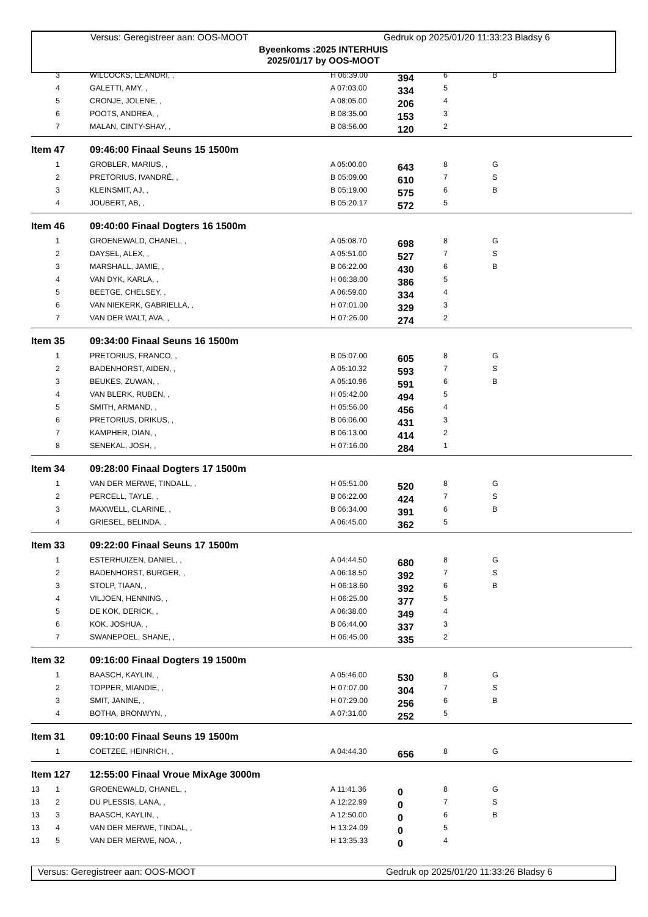Versus: Geregistreer aan: OOS-MOOT Gedruk op 2025/01/20 11:33:23 Bladsy 6
Byeenkoms :2025 INTERHUIS
2025/01/17 by OOS-MOOT
| | 3 | WILCOCKS, LEANDRI, , | H 06:39.00 | 394 | 6 | B |
| | 4 | GALETTI, AMY, , | A 07:03.00 | 334 | 5 | |
| | 5 | CRONJE, JOLENE, , | A 08:05.00 | 206 | 4 | |
| | 6 | POOTS, ANDREA, , | B 08:35.00 | 153 | 3 | |
| | 7 | MALAN, CINTY-SHAY, , | B 08:56.00 | 120 | 2 | |
| Item 47 | | 09:46:00 Finaal Seuns 15 1500m | | | | |
| | 1 | GROBLER, MARIUS, , | A 05:00.00 | 643 | 8 | G |
| | 2 | PRETORIUS, IVANDRÉ, , | B 05:09.00 | 610 | 7 | S |
| | 3 | KLEINSMIT, AJ, , | B 05:19.00 | 575 | 6 | B |
| | 4 | JOUBERT, AB, , | B 05:20.17 | 572 | 5 | |
| Item 46 | | 09:40:00 Finaal Dogters 16 1500m | | | | |
| | 1 | GROENEWALD, CHANEL, , | A 05:08.70 | 698 | 8 | G |
| | 2 | DAYSEL, ALEX, , | A 05:51.00 | 527 | 7 | S |
| | 3 | MARSHALL, JAMIE, , | B 06:22.00 | 430 | 6 | B |
| | 4 | VAN DYK, KARLA, , | H 06:38.00 | 386 | 5 | |
| | 5 | BEETGE, CHELSEY, , | A 06:59.00 | 334 | 4 | |
| | 6 | VAN NIEKERK, GABRIELLA, , | H 07:01.00 | 329 | 3 | |
| | 7 | VAN DER WALT, AVA, , | H 07:26.00 | 274 | 2 | |
| Item 35 | | 09:34:00 Finaal Seuns 16 1500m | | | | |
| | 1 | PRETORIUS, FRANCO, , | B 05:07.00 | 605 | 8 | G |
| | 2 | BADENHORST, AIDEN, , | A 05:10.32 | 593 | 7 | S |
| | 3 | BEUKES, ZUWAN, , | A 05:10.96 | 591 | 6 | B |
| | 4 | VAN BLERK, RUBEN, , | H 05:42.00 | 494 | 5 | |
| | 5 | SMITH, ARMAND, , | H 05:56.00 | 456 | 4 | |
| | 6 | PRETORIUS, DRIKUS, , | B 06:06.00 | 431 | 3 | |
| | 7 | KAMPHER, DIAN, , | B 06:13.00 | 414 | 2 | |
| | 8 | SENEKAL, JOSH, , | H 07:16.00 | 284 | 1 | |
| Item 34 | | 09:28:00 Finaal Dogters 17 1500m | | | | |
| | 1 | VAN DER MERWE, TINDALL, , | H 05:51.00 | 520 | 8 | G |
| | 2 | PERCELL, TAYLE, , | B 06:22.00 | 424 | 7 | S |
| | 3 | MAXWELL, CLARINE, , | B 06:34.00 | 391 | 6 | B |
| | 4 | GRIESEL, BELINDA, , | A 06:45.00 | 362 | 5 | |
| Item 33 | | 09:22:00 Finaal Seuns 17 1500m | | | | |
| | 1 | ESTERHUIZEN, DANIEL, , | A 04:44.50 | 680 | 8 | G |
| | 2 | BADENHORST, BURGER, , | A 06:18.50 | 392 | 7 | S |
| | 3 | STOLP, TIAAN, , | H 06:18.60 | 392 | 6 | B |
| | 4 | VILJOEN, HENNING, , | H 06:25.00 | 377 | 5 | |
| | 5 | DE KOK, DERICK, , | A 06:38.00 | 349 | 4 | |
| | 6 | KOK, JOSHUA, , | B 06:44.00 | 337 | 3 | |
| | 7 | SWANEPOEL, SHANE, , | H 06:45.00 | 335 | 2 | |
| Item 32 | | 09:16:00 Finaal Dogters 19 1500m | | | | |
| | 1 | BAASCH, KAYLIN, , | A 05:46.00 | 530 | 8 | G |
| | 2 | TOPPER, MIANDIE, , | H 07:07.00 | 304 | 7 | S |
| | 3 | SMIT, JANINE, , | H 07:29.00 | 256 | 6 | B |
| | 4 | BOTHA, BRONWYN, , | A 07:31.00 | 252 | 5 | |
| Item 31 | | 09:10:00 Finaal Seuns 19 1500m | | | | |
| | 1 | COETZEE, HEINRICH, , | A 04:44.30 | 656 | 8 | G |
| Item 127 | | 12:55:00 Finaal Vroue MixAge 3000m | | | | |
| 13 | 1 | GROENEWALD, CHANEL, , | A 11:41.36 | 0 | 8 | G |
| 13 | 2 | DU PLESSIS, LANA, , | A 12:22.99 | 0 | 7 | S |
| 13 | 3 | BAASCH, KAYLIN, , | A 12:50.00 | 0 | 6 | B |
| 13 | 4 | VAN DER MERWE, TINDAL, , | H 13:24.09 | 0 | 5 | |
| 13 | 5 | VAN DER MERWE, NOA, , | H 13:35.33 | 0 | 4 | |
Versus: Geregistreer aan: OOS-MOOT Gedruk op 2025/01/20 11:33:26 Bladsy 6